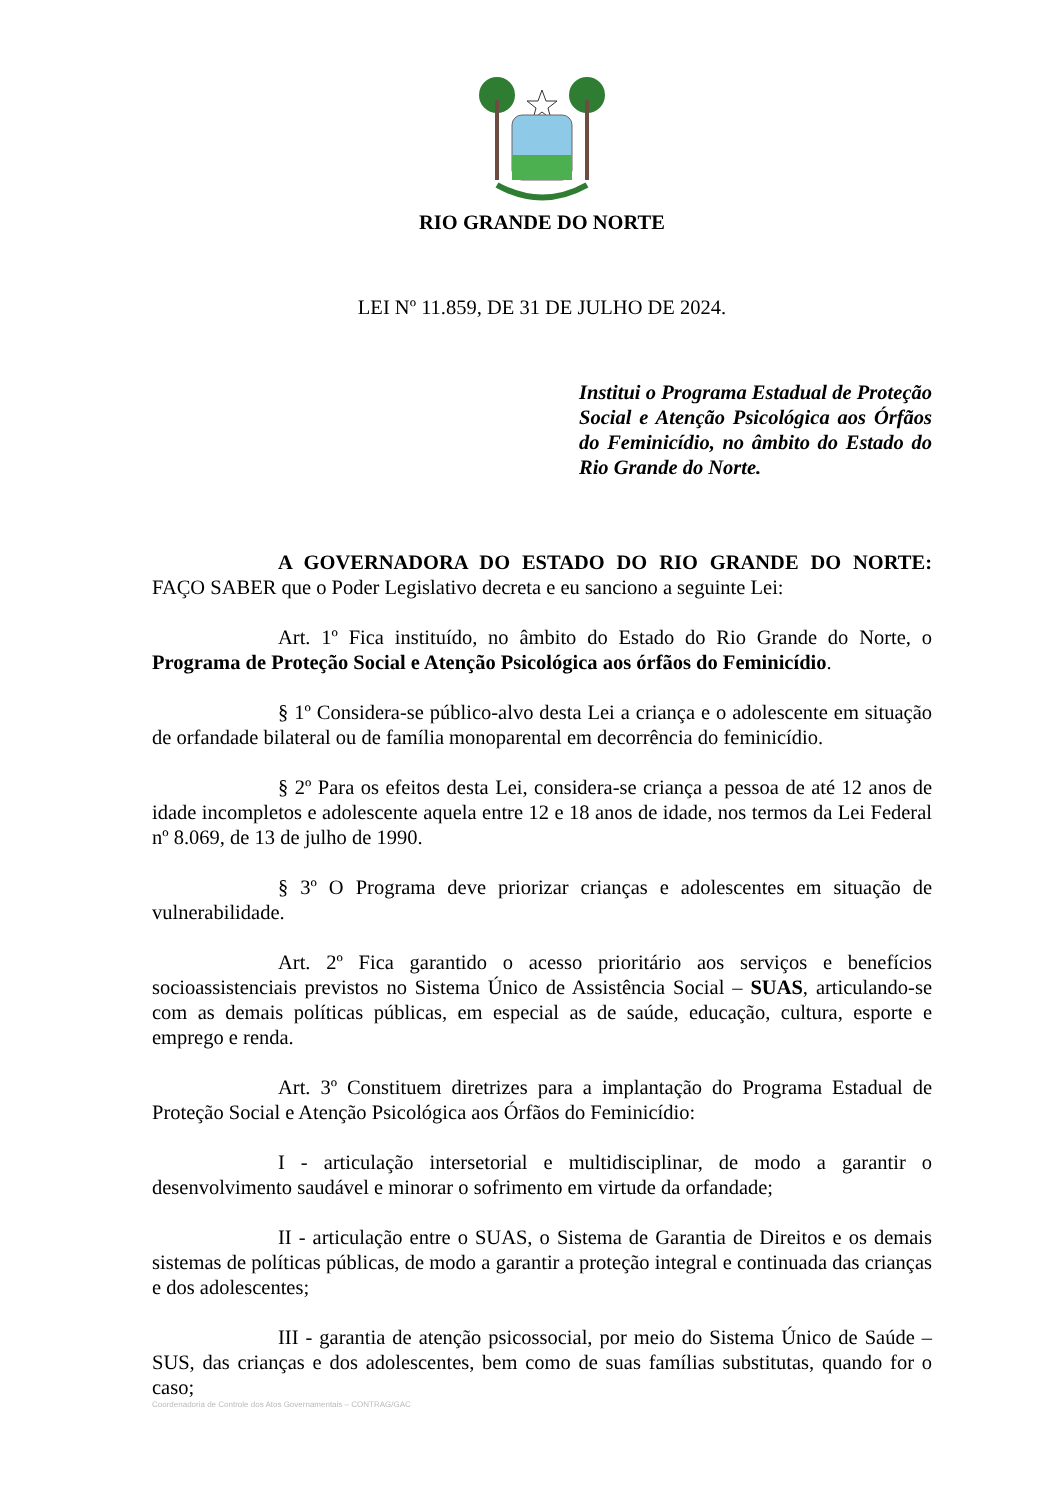RIO GRANDE DO NORTE
LEI Nº 11.859, DE 31 DE JULHO DE 2024.
Institui o Programa Estadual de Proteção Social e Atenção Psicológica aos Órfãos do Feminicídio, no âmbito do Estado do Rio Grande do Norte.
A GOVERNADORA DO ESTADO DO RIO GRANDE DO NORTE: FAÇO SABER que o Poder Legislativo decreta e eu sanciono a seguinte Lei:
Art. 1º Fica instituído, no âmbito do Estado do Rio Grande do Norte, o Programa de Proteção Social e Atenção Psicológica aos órfãos do Feminicídio.
§ 1º Considera-se público-alvo desta Lei a criança e o adolescente em situação de orfandade bilateral ou de família monoparental em decorrência do feminicídio.
§ 2º Para os efeitos desta Lei, considera-se criança a pessoa de até 12 anos de idade incompletos e adolescente aquela entre 12 e 18 anos de idade, nos termos da Lei Federal nº 8.069, de 13 de julho de 1990.
§ 3º O Programa deve priorizar crianças e adolescentes em situação de vulnerabilidade.
Art. 2º Fica garantido o acesso prioritário aos serviços e benefícios socioassistenciais previstos no Sistema Único de Assistência Social – SUAS, articulando-se com as demais políticas públicas, em especial as de saúde, educação, cultura, esporte e emprego e renda.
Art. 3º Constituem diretrizes para a implantação do Programa Estadual de Proteção Social e Atenção Psicológica aos Órfãos do Feminicídio:
I - articulação intersetorial e multidisciplinar, de modo a garantir o desenvolvimento saudável e minorar o sofrimento em virtude da orfandade;
II - articulação entre o SUAS, o Sistema de Garantia de Direitos e os demais sistemas de políticas públicas, de modo a garantir a proteção integral e continuada das crianças e dos adolescentes;
III - garantia de atenção psicossocial, por meio do Sistema Único de Saúde – SUS, das crianças e dos adolescentes, bem como de suas famílias substitutas, quando for o caso;
Coordenadoria de Controle dos Atos Governamentais – CONTRAG/GAC